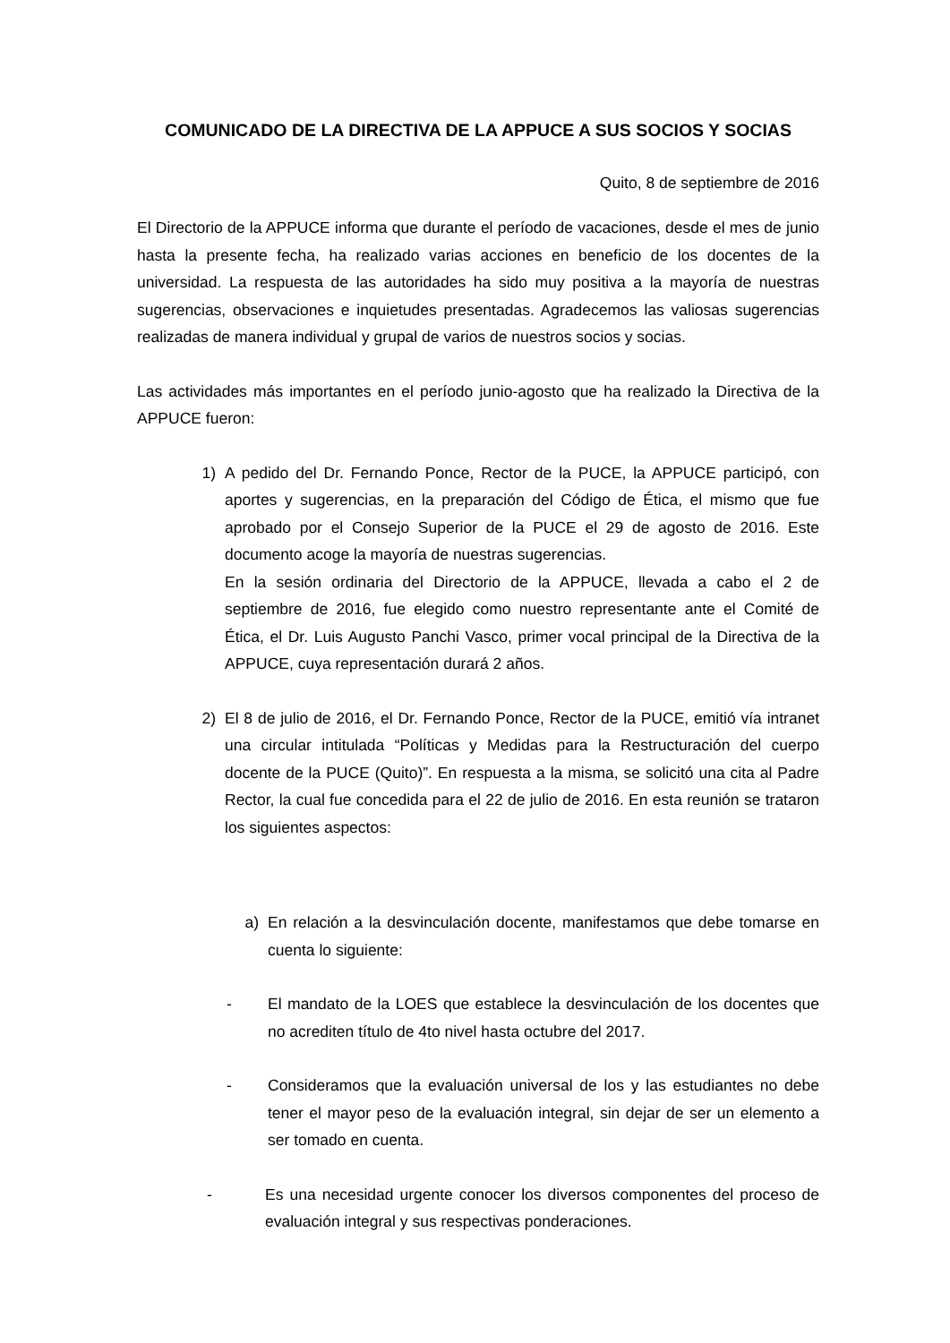COMUNICADO DE LA DIRECTIVA DE LA APPUCE A SUS SOCIOS Y SOCIAS
Quito, 8 de septiembre de 2016
El Directorio de la APPUCE informa que durante el período de vacaciones, desde el mes de junio hasta la presente fecha, ha realizado varias acciones en beneficio de los docentes de la universidad. La respuesta de las autoridades ha sido muy positiva a la mayoría de nuestras sugerencias, observaciones e inquietudes presentadas. Agradecemos las valiosas sugerencias realizadas de manera individual y grupal de varios de nuestros socios y socias.
Las actividades más importantes en el período junio-agosto que ha realizado la Directiva de la APPUCE fueron:
1) A pedido del Dr. Fernando Ponce, Rector de la PUCE, la APPUCE participó, con aportes y sugerencias, en la preparación del Código de Ética, el mismo que fue aprobado por el Consejo Superior de la PUCE el 29 de agosto de 2016. Este documento acoge la mayoría de nuestras sugerencias.
En la sesión ordinaria del Directorio de la APPUCE, llevada a cabo el 2 de septiembre de 2016, fue elegido como nuestro representante ante el Comité de Ética, el Dr. Luis Augusto Panchi Vasco, primer vocal principal de la Directiva de la APPUCE, cuya representación durará 2 años.
2) El 8 de julio de 2016, el Dr. Fernando Ponce, Rector de la PUCE, emitió vía intranet una circular intitulada “Políticas y Medidas para la Restructuración del cuerpo docente de la PUCE (Quito)”. En respuesta a la misma, se solicitó una cita al Padre Rector, la cual fue concedida para el 22 de julio de 2016. En esta reunión se trataron los siguientes aspectos:
a) En relación a la desvinculación docente, manifestamos que debe tomarse en cuenta lo siguiente:
- El mandato de la LOES que establece la desvinculación de los docentes que no acrediten título de 4to nivel hasta octubre del 2017.
- Consideramos que la evaluación universal de los y las estudiantes no debe tener el mayor peso de la evaluación integral, sin dejar de ser un elemento a ser tomado en cuenta.
- Es una necesidad urgente conocer los diversos componentes del proceso de evaluación integral y sus respectivas ponderaciones.